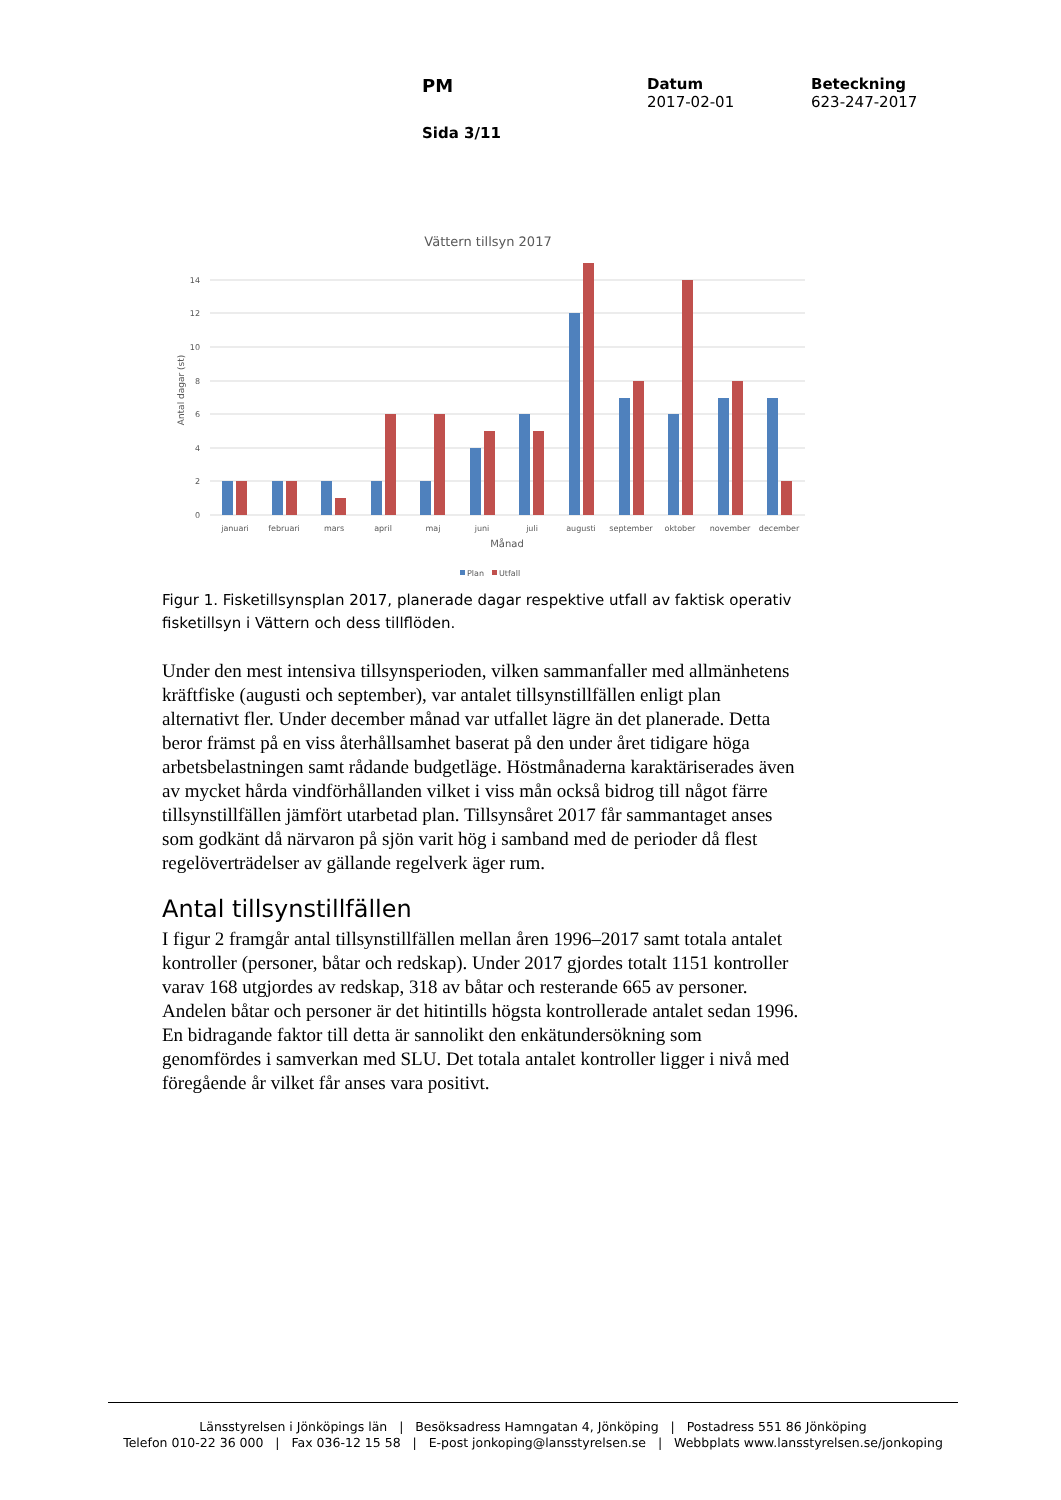PM
Sida 3/11
Datum
2017-02-01
Beteckning
623-247-2017
Vättern tillsyn 2017
14
12
10
8
6
4
2
0
Antal dagar (st)
januari
februari
mars
april
maj
juni
juli
augusti
september
oktober
november
december
Månad
Plan
Utfall
Figur 1. Fisketillsynsplan 2017, planerade dagar respektive utfall av faktisk operativ fisketillsyn i Vättern och dess tillflöden.
Under den mest intensiva tillsynsperioden, vilken sammanfaller med allmänhetens kräftfiske (augusti och september), var antalet tillsynstillfällen enligt plan alternativt fler. Under december månad var utfallet lägre än det planerade. Detta beror främst på en viss återhållsamhet baserat på den under året tidigare höga arbetsbelastningen samt rådande budgetläge. Höstmånaderna karaktäriserades även av mycket hårda vindförhållanden vilket i viss mån också bidrog till något färre tillsynstillfällen jämfört utarbetad plan. Tillsynsåret 2017 får sammantaget anses som godkänt då närvaron på sjön varit hög i samband med de perioder då flest regelöverträdelser av gällande regelverk äger rum.
Antal tillsynstillfällen
I figur 2 framgår antal tillsynstillfällen mellan åren 1996–2017 samt totala antalet kontroller (personer, båtar och redskap). Under 2017 gjordes totalt 1151 kontroller varav 168 utgjordes av redskap, 318 av båtar och resterande 665 av personer. Andelen båtar och personer är det hitintills högsta kontrollerade antalet sedan 1996. En bidragande faktor till detta är sannolikt den enkätundersökning som genomfördes i samverkan med SLU. Det totala antalet kontroller ligger i nivå med föregående år vilket får anses vara positivt.
Länsstyrelsen i Jönköpings län | Besöksadress Hamngatan 4, Jönköping | Postadress 551 86 Jönköping
Telefon 010-22 36 000 | Fax 036-12 15 58 | E-post jonkoping@lansstyrelsen.se | Webbplats www.lansstyrelsen.se/jonkoping